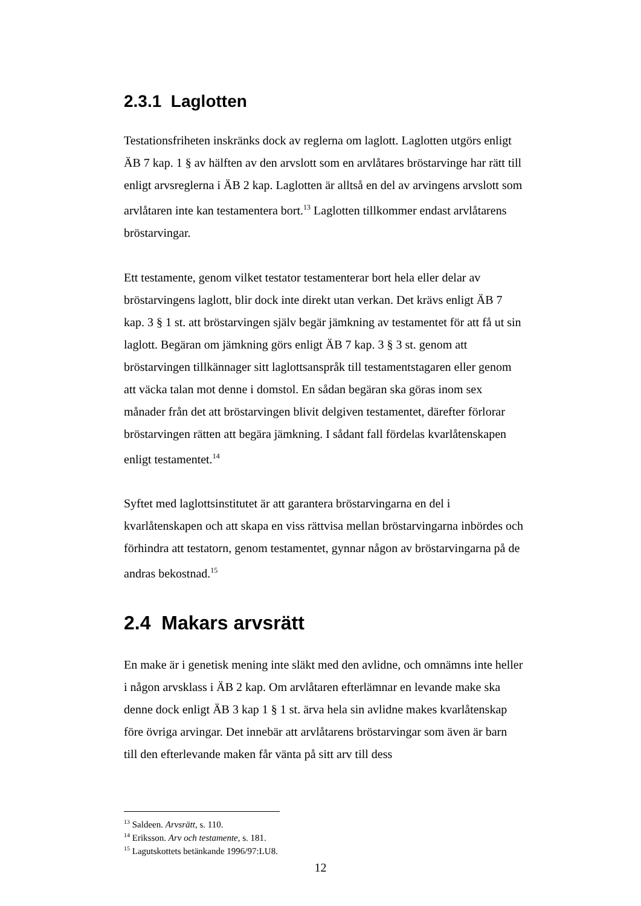2.3.1 Laglotten
Testationsfriheten inskränks dock av reglerna om laglott. Laglotten utgörs enligt ÄB 7 kap. 1 § av hälften av den arvslott som en arvlåtares bröstarvinge har rätt till enligt arvsreglerna i ÄB 2 kap. Laglotten är alltså en del av arvingens arvslott som arvlåtaren inte kan testamentera bort.<sup>13</sup> Laglotten tillkommer endast arvlåtarens bröstarvingar.
Ett testamente, genom vilket testator testamenterar bort hela eller delar av bröstarvingens laglott, blir dock inte direkt utan verkan. Det krävs enligt ÄB 7 kap. 3 § 1 st. att bröstarvingen själv begär jämkning av testamentet för att få ut sin laglott. Begäran om jämkning görs enligt ÄB 7 kap. 3 § 3 st. genom att bröstarvingen tillkännager sitt laglottsanspråk till testamentstagaren eller genom att väcka talan mot denne i domstol. En sådan begäran ska göras inom sex månader från det att bröstarvingen blivit delgiven testamentet, därefter förlorar bröstarvingen rätten att begära jämkning. I sådant fall fördelas kvarlåtenskapen enligt testamentet.<sup>14</sup>
Syftet med laglottsinstitutet är att garantera bröstarvingarna en del i kvarlåtenskapen och att skapa en viss rättvisa mellan bröstarvingarna inbördes och förhindra att testatorn, genom testamentet, gynnar någon av bröstarvingarna på de andras bekostnad.<sup>15</sup>
2.4 Makars arvsrätt
En make är i genetisk mening inte släkt med den avlidne, och omnämns inte heller i någon arvsklass i ÄB 2 kap. Om arvlåtaren efterlämnar en levande make ska denne dock enligt ÄB 3 kap 1 § 1 st. ärva hela sin avlidne makes kvarlåtenskap före övriga arvingar. Det innebär att arvlåtarens bröstarvingar som även är barn till den efterlevande maken får vänta på sitt arv till dess
<sup>13</sup> Saldeen. Arvsrätt, s. 110.
<sup>14</sup> Eriksson. Arv och testamente, s. 181.
<sup>15</sup> Lagutskottets betänkande 1996/97:LU8.
12